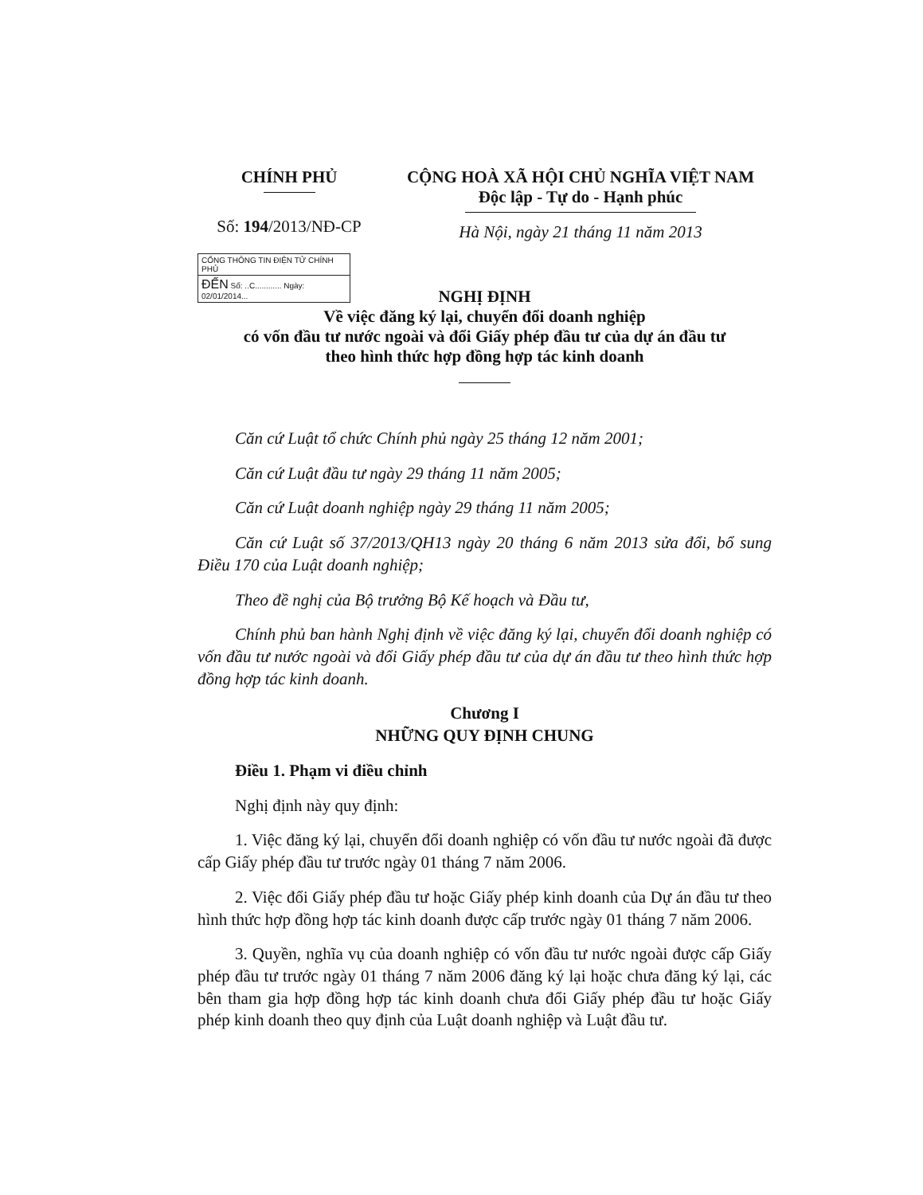CHÍNH PHỦ
Số: 194/2013/NĐ-CP
CỘNG HOÀ XÃ HỘI CHỦ NGHĨA VIỆT NAM
Độc lập - Tự do - Hạnh phúc
Hà Nội, ngày 21 tháng 11 năm 2013
CỔNG THÔNG TIN ĐIỆN TỬ CHÍNH PHỦ
ĐẾN Số: ..C............ Ngày: 02/01/2014...
NGHỊ ĐỊNH
Về việc đăng ký lại, chuyển đổi doanh nghiệp
có vốn đầu tư nước ngoài và đổi Giấy phép đầu tư của dự án đầu tư
theo hình thức hợp đồng hợp tác kinh doanh
Căn cứ Luật tổ chức Chính phủ ngày 25 tháng 12 năm 2001;
Căn cứ Luật đầu tư ngày 29 tháng 11 năm 2005;
Căn cứ Luật doanh nghiệp ngày 29 tháng 11 năm 2005;
Căn cứ Luật số 37/2013/QH13 ngày 20 tháng 6 năm 2013 sửa đổi, bổ sung Điều 170 của Luật doanh nghiệp;
Theo đề nghị của Bộ trưởng Bộ Kế hoạch và Đầu tư,
Chính phủ ban hành Nghị định về việc đăng ký lại, chuyển đổi doanh nghiệp có vốn đầu tư nước ngoài và đổi Giấy phép đầu tư của dự án đầu tư theo hình thức hợp đồng hợp tác kinh doanh.
Chương I
NHỮNG QUY ĐỊNH CHUNG
Điều 1. Phạm vi điều chỉnh
Nghị định này quy định:
1. Việc đăng ký lại, chuyển đổi doanh nghiệp có vốn đầu tư nước ngoài đã được cấp Giấy phép đầu tư trước ngày 01 tháng 7 năm 2006.
2. Việc đổi Giấy phép đầu tư hoặc Giấy phép kinh doanh của Dự án đầu tư theo hình thức hợp đồng hợp tác kinh doanh được cấp trước ngày 01 tháng 7 năm 2006.
3. Quyền, nghĩa vụ của doanh nghiệp có vốn đầu tư nước ngoài được cấp Giấy phép đầu tư trước ngày 01 tháng 7 năm 2006 đăng ký lại hoặc chưa đăng ký lại, các bên tham gia hợp đồng hợp tác kinh doanh chưa đổi Giấy phép đầu tư hoặc Giấy phép kinh doanh theo quy định của Luật doanh nghiệp và Luật đầu tư.